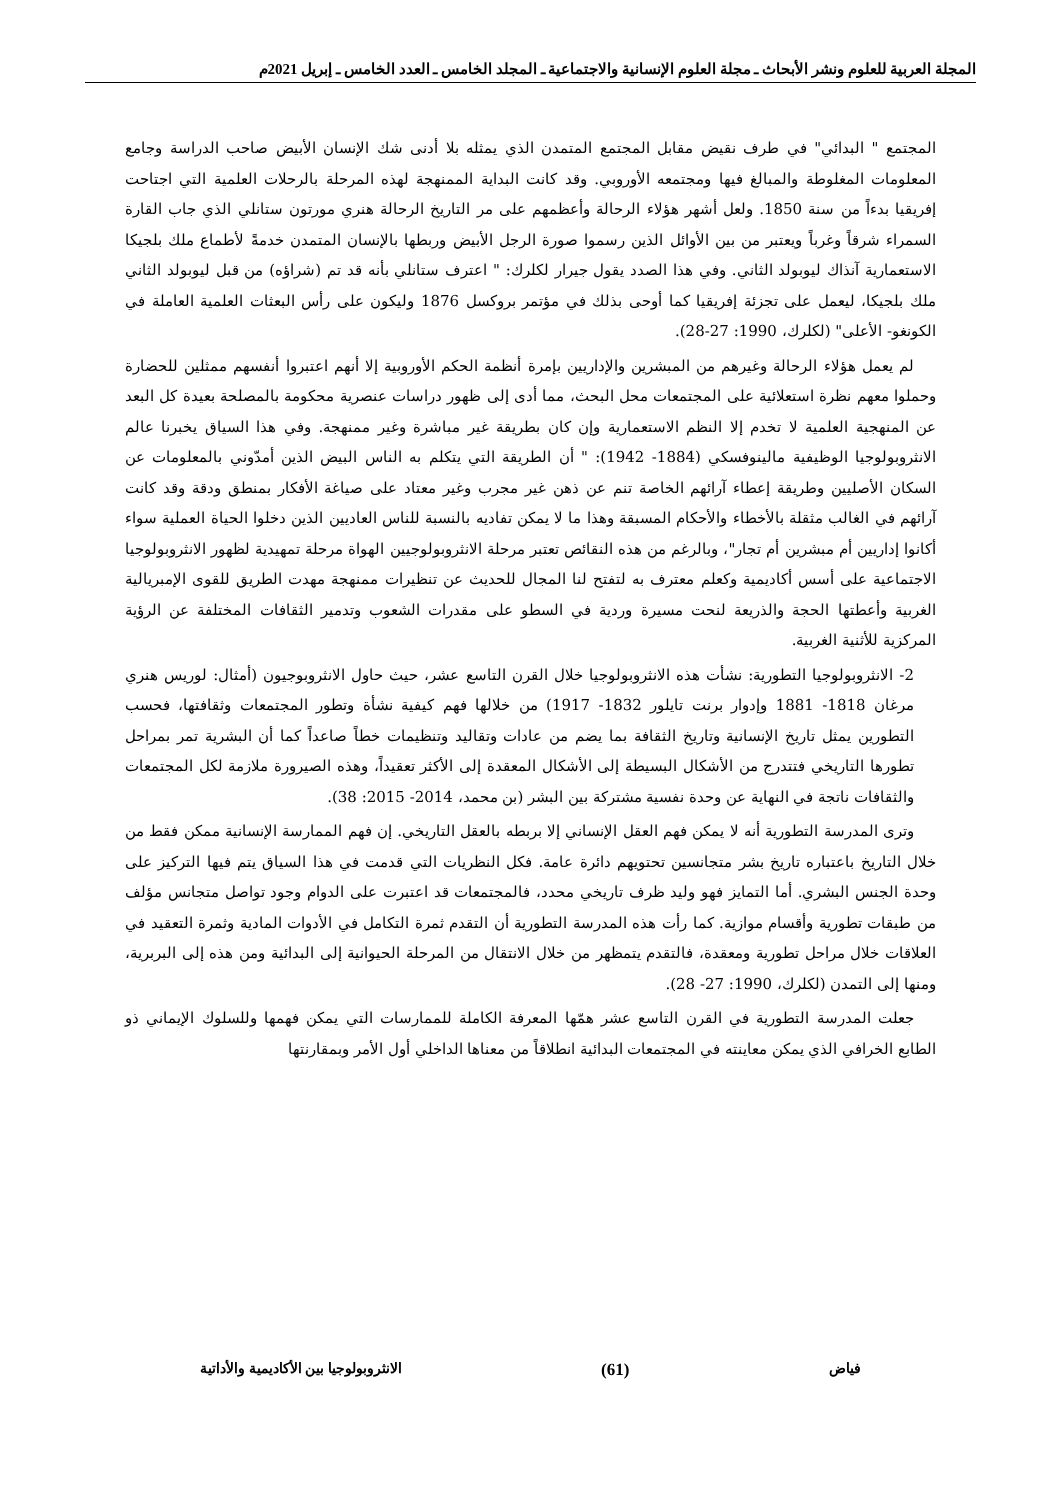المجلة العربية للعلوم ونشر الأبحاث ـ مجلة العلوم الإنسانية والاجتماعية ـ المجلد الخامس ـ العدد الخامس ـ إبريل 2021م
المجتمع " البدائي" في طرف نقيض مقابل المجتمع المتمدن الذي يمثله بلا أدنى شك الإنسان الأبيض صاحب الدراسة وجامع المعلومات المغلوطة والمبالغ فيها ومجتمعه الأوروبي. وقد كانت البداية الممنهجة لهذه المرحلة بالرحلات العلمية التي اجتاحت إفريقيا بدءاً من سنة 1850. ولعل أشهر هؤلاء الرحالة وأعظمهم على مر التاريخ الرحالة هنري مورتون ستانلي الذي جاب القارة السمراء شرقاً وغرباً ويعتبر من بين الأوائل الذين رسموا صورة الرجل الأبيض وربطها بالإنسان المتمدن خدمةً لأطماع ملك بلجيكا الاستعمارية آنذاك ليوبولد الثاني. وفي هذا الصدد يقول جيرار لكلرك: " اعترف ستانلي بأنه قد تم (شراؤه) من قبل ليوبولد الثاني ملك بلجيكا، ليعمل على تجزئة إفريقيا كما أوحى بذلك في مؤتمر بروكسل 1876 وليكون على رأس البعثات العلمية العاملة في الكونغو- الأعلى" (لكلرك، 1990: 27-28).
لم يعمل هؤلاء الرحالة وغيرهم من المبشرين والإداريين بإمرة أنظمة الحكم الأوروبية إلا أنهم اعتبروا أنفسهم ممثلين للحضارة وحملوا معهم نظرة استعلائية على المجتمعات محل البحث، مما أدى إلى ظهور دراسات عنصرية محكومة بالمصلحة بعيدة كل البعد عن المنهجية العلمية لا تخدم إلا النظم الاستعمارية وإن كان بطريقة غير مباشرة وغير ممنهجة. وفي هذا السياق يخبرنا عالم الانثروبولوجيا الوظيفية مالينوفسكي (1884- 1942): " أن الطريقة التي يتكلم به الناس البيض الذين أمدّوني بالمعلومات عن السكان الأصليين وطريقة إعطاء آرائهم الخاصة تنم عن ذهن غير مجرب وغير معتاد على صياغة الأفكار بمنطق ودقة وقد كانت آرائهم في الغالب مثقلة بالأخطاء والأحكام المسبقة وهذا ما لا يمكن تفاديه بالنسبة للناس العاديين الذين دخلوا الحياة العملية سواء أكانوا إداريين أم مبشرين أم تجار"، وبالرغم من هذه النقائص تعتبر مرحلة الانثروبولوجيين الهواة مرحلة تمهيدية لظهور الانثروبولوجيا الاجتماعية على أسس أكاديمية وكعلم معترف به لتفتح لنا المجال للحديث عن تنظيرات ممنهجة مهدت الطريق للقوى الإمبريالية الغربية وأعطتها الحجة والذريعة لنحت مسيرة وردية في السطو على مقدرات الشعوب وتدمير الثقافات المختلفة عن الرؤية المركزية للأثنية الغربية.
2- الانثروبولوجيا التطورية: نشأت هذه الانثروبولوجيا خلال القرن التاسع عشر، حيث حاول الانثروبوجيون (أمثال: لوريس هنري مرغان 1818- 1881 وإدوار برنت تايلور 1832- 1917) من خلالها فهم كيفية نشأة وتطور المجتمعات وثقافتها، فحسب التطورين يمثل تاريخ الإنسانية وتاريخ الثقافة بما يضم من عادات وتقاليد وتنظيمات خطاً صاعداً كما أن البشرية تمر بمراحل تطورها التاريخي فتتدرج من الأشكال البسيطة إلى الأشكال المعقدة إلى الأكثر تعقيداً، وهذه الصيرورة ملازمة لكل المجتمعات والثقافات ناتجة في النهاية عن وحدة نفسية مشتركة بين البشر (بن محمد، 2014- 2015: 38).
وترى المدرسة التطورية أنه لا يمكن فهم العقل الإنساني إلا بربطه بالعقل التاريخي. إن فهم الممارسة الإنسانية ممكن فقط من خلال التاريخ باعتباره تاريخ بشر متجانسين تحتويهم دائرة عامة. فكل النظريات التي قدمت في هذا السياق يتم فيها التركيز على وحدة الجنس البشري. أما التمايز فهو وليد ظرف تاريخي محدد، فالمجتمعات قد اعتبرت على الدوام وجود تواصل متجانس مؤلف من طبقات تطورية وأقسام موازية. كما رأت هذه المدرسة التطورية أن التقدم ثمرة التكامل في الأدوات المادية وثمرة التعقيد في العلاقات خلال مراحل تطورية ومعقدة، فالتقدم يتمظهر من خلال الانتقال من المرحلة الحيوانية إلى البدائية ومن هذه إلى البربرية، ومنها إلى التمدن (لكلرك، 1990: 27- 28).
جعلت المدرسة التطورية في القرن التاسع عشر همّها المعرفة الكاملة للممارسات التي يمكن فهمها وللسلوك الإيماني ذو الطابع الخرافي الذي يمكن معاينته في المجتمعات البدائية انطلاقاً من معناها الداخلي أول الأمر وبمقارنتها
فياض (61) الانثروبولوجيا بين الأكاديمية والأداتية